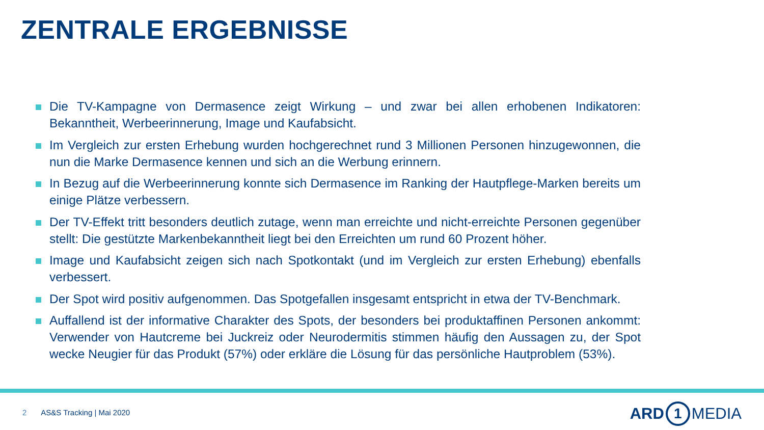ZENTRALE ERGEBNISSE
Die TV-Kampagne von Dermasence zeigt Wirkung – und zwar bei allen erhobenen Indikatoren: Bekanntheit, Werbeerinnerung, Image und Kaufabsicht.
Im Vergleich zur ersten Erhebung wurden hochgerechnet rund 3 Millionen Personen hinzugewonnen, die nun die Marke Dermasence kennen und sich an die Werbung erinnern.
In Bezug auf die Werbeerinnerung konnte sich Dermasence im Ranking der Hautpflege-Marken bereits um einige Plätze verbessern.
Der TV-Effekt tritt besonders deutlich zutage, wenn man erreichte und nicht-erreichte Personen gegenüber stellt: Die gestützte Markenbekanntheit liegt bei den Erreichten um rund 60 Prozent höher.
Image und Kaufabsicht zeigen sich nach Spotkontakt (und im Vergleich zur ersten Erhebung) ebenfalls verbessert.
Der Spot wird positiv aufgenommen. Das Spotgefallen insgesamt entspricht in etwa der TV-Benchmark.
Auffallend ist der informative Charakter des Spots, der besonders bei produktaffinen Personen ankommt: Verwender von Hautcreme bei Juckreiz oder Neurodermitis stimmen häufig den Aussagen zu, der Spot wecke Neugier für das Produkt (57%) oder erkläre die Lösung für das persönliche Hautproblem (53%).
2 AS&S Tracking | Mai 2020 ARD 1 MEDIA